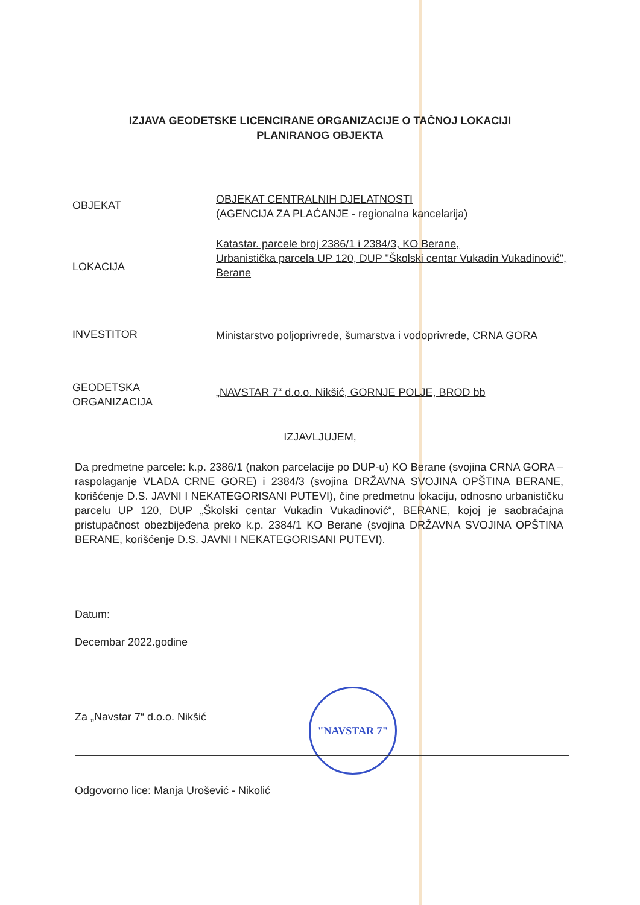IZJAVA GEODETSKE LICENCIRANE ORGANIZACIJE O TAČNOJ LOKACIJI
PLANIRANOG OBJEKTA
OBJEKAT
OBJEKAT CENTRALNIH DJELATNOSTI
(AGENCIJA ZA PLAĆANJE - regionalna kancelarija)
LOKACIJA
Katastar. parcele broj 2386/1 i 2384/3, KO Berane,
Urbanistička parcela UP 120, DUP "Školski centar Vukadin Vukadinović",
Berane
INVESTITOR
Ministarstvo poljoprivrede, šumarstva i vodoprivrede, CRNA GORA
GEODETSKA
ORGANIZACIJA
„NAVSTAR 7“ d.o.o. Nikšić, GORNJE POLJE, BROD bb
IZJAVLJUJEM,
Da predmetne parcele: k.p. 2386/1 (nakon parcelacije po DUP-u) KO Berane (svojina CRNA GORA – raspolaganje VLADA CRNE GORE) i 2384/3 (svojina DRŽAVNA SVOJINA OPŠTINA BERANE, korišćenje D.S. JAVNI I NEKATEGORISANI PUTEVI), čine predmetnu lokaciju, odnosno urbanističku parcelu UP 120, DUP „Školski centar Vukadin Vukadinović“, BERANE, kojoj je saobraćajna pristupačnost obezbijeđena preko k.p. 2384/1 KO Berane (svojina DRŽAVNA SVOJINA OPŠTINA BERANE, korišćenje D.S. JAVNI I NEKATEGORISANI PUTEVI).
Datum:
Decembar 2022.godine
Za „Navstar 7“ d.o.o. Nikšić
"NAVSTAR 7"
Odgovorno lice: Manja Urošević - Nikolić